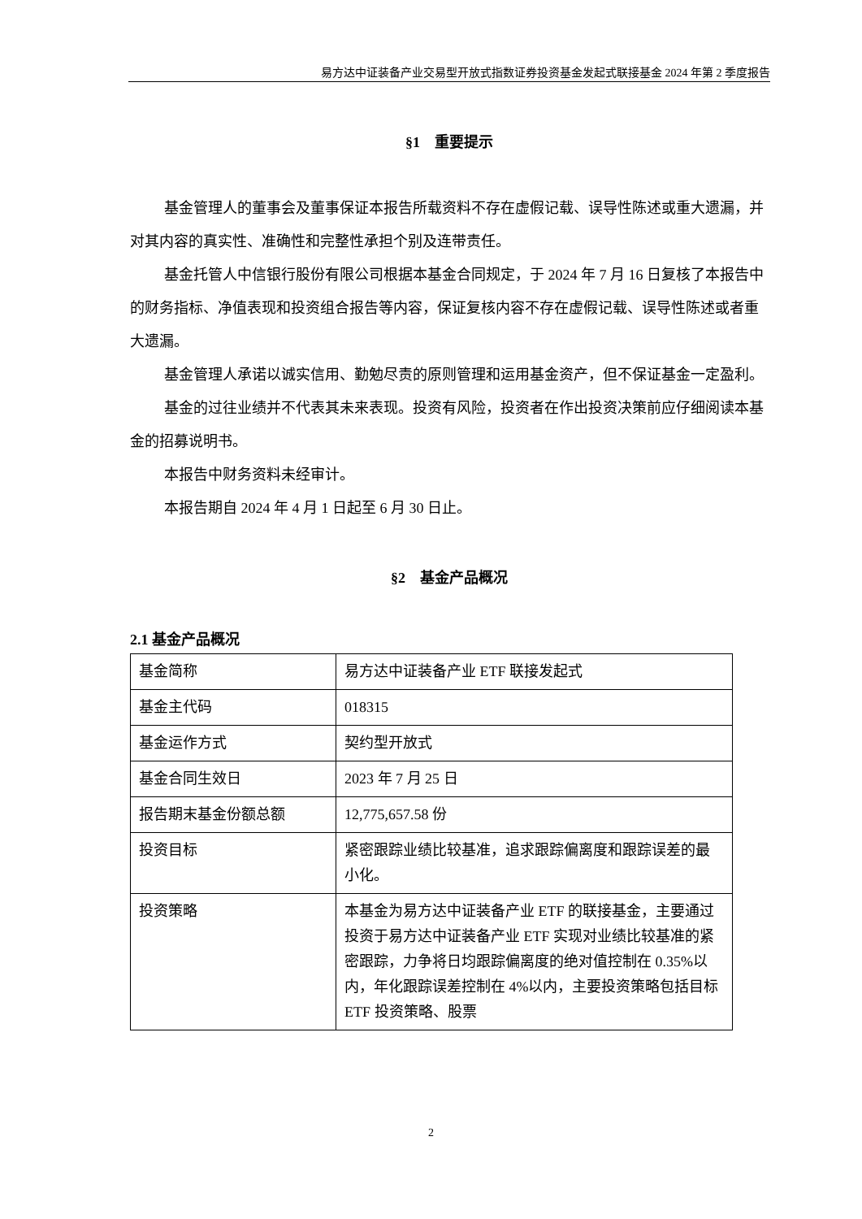易方达中证装备产业交易型开放式指数证券投资基金发起式联接基金 2024 年第 2 季度报告
§1　重要提示
基金管理人的董事会及董事保证本报告所载资料不存在虚假记载、误导性陈述或重大遗漏，并对其内容的真实性、准确性和完整性承担个别及连带责任。
基金托管人中信银行股份有限公司根据本基金合同规定，于 2024 年 7 月 16 日复核了本报告中的财务指标、净值表现和投资组合报告等内容，保证复核内容不存在虚假记载、误导性陈述或者重大遗漏。
基金管理人承诺以诚实信用、勤勉尽责的原则管理和运用基金资产，但不保证基金一定盈利。
基金的过往业绩并不代表其未来表现。投资有风险，投资者在作出投资决策前应仔细阅读本基金的招募说明书。
本报告中财务资料未经审计。
本报告期自 2024 年 4 月 1 日起至 6 月 30 日止。
§2　基金产品概况
2.1 基金产品概况
| 基金简称 | 易方达中证装备产业 ETF 联接发起式 |
| 基金主代码 | 018315 |
| 基金运作方式 | 契约型开放式 |
| 基金合同生效日 | 2023 年 7 月 25 日 |
| 报告期末基金份额总额 | 12,775,657.58 份 |
| 投资目标 | 紧密跟踪业绩比较基准，追求跟踪偏离度和跟踪误差的最小化。 |
| 投资策略 | 本基金为易方达中证装备产业 ETF 的联接基金，主要通过投资于易方达中证装备产业 ETF 实现对业绩比较基准的紧密跟踪，力争将日均跟踪偏离度的绝对值控制在 0.35%以内，年化跟踪误差控制在 4%以内，主要投资策略包括目标 ETF 投资策略、股票 |
2